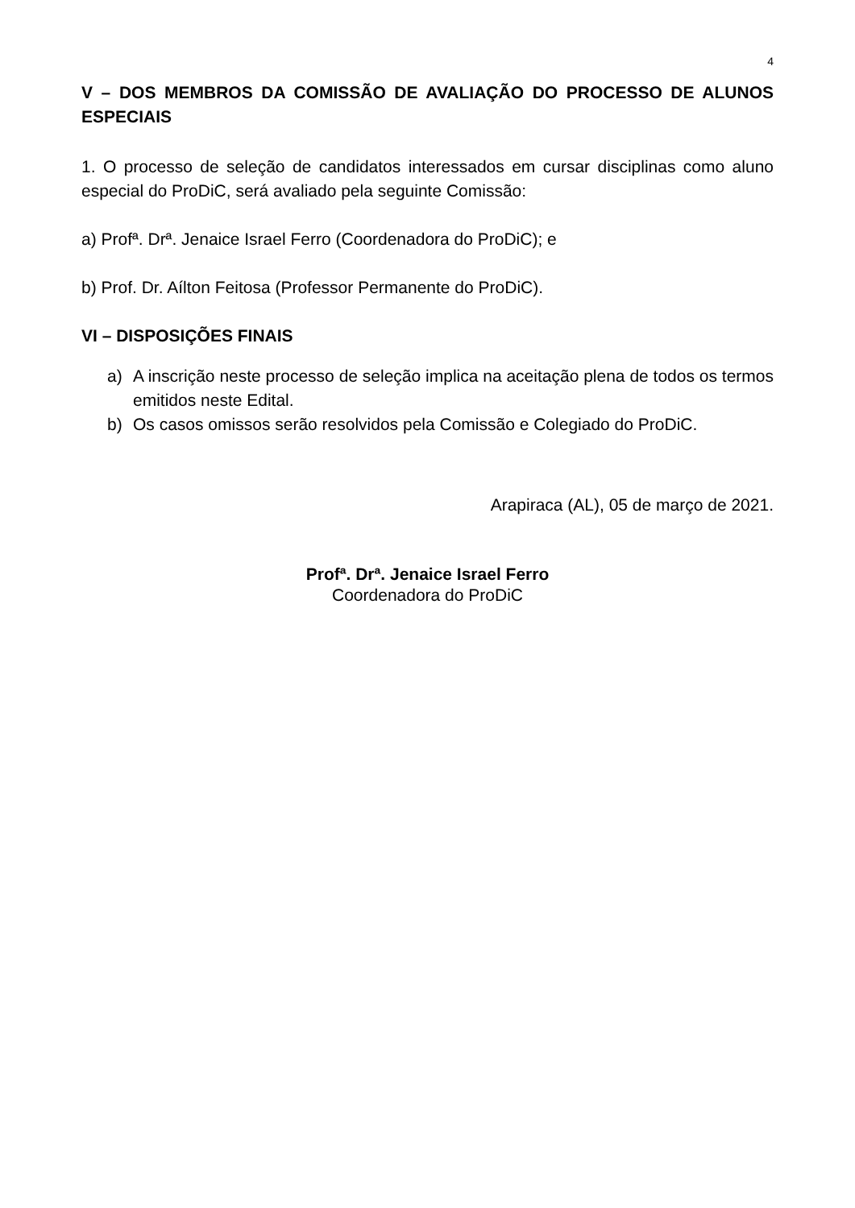4
V – DOS MEMBROS DA COMISSÃO DE AVALIAÇÃO DO PROCESSO DE ALUNOS ESPECIAIS
1. O processo de seleção de candidatos interessados em cursar disciplinas como aluno especial do ProDiC, será avaliado pela seguinte Comissão:
a) Profª. Drª. Jenaice Israel Ferro (Coordenadora do ProDiC); e
b) Prof. Dr. Aílton Feitosa (Professor Permanente do ProDiC).
VI – DISPOSIÇÕES FINAIS
a) A inscrição neste processo de seleção implica na aceitação plena de todos os termos emitidos neste Edital.
b) Os casos omissos serão resolvidos pela Comissão e Colegiado do ProDiC.
Arapiraca (AL), 05 de março de 2021.
Profª. Drª. Jenaice Israel Ferro
Coordenadora do ProDiC